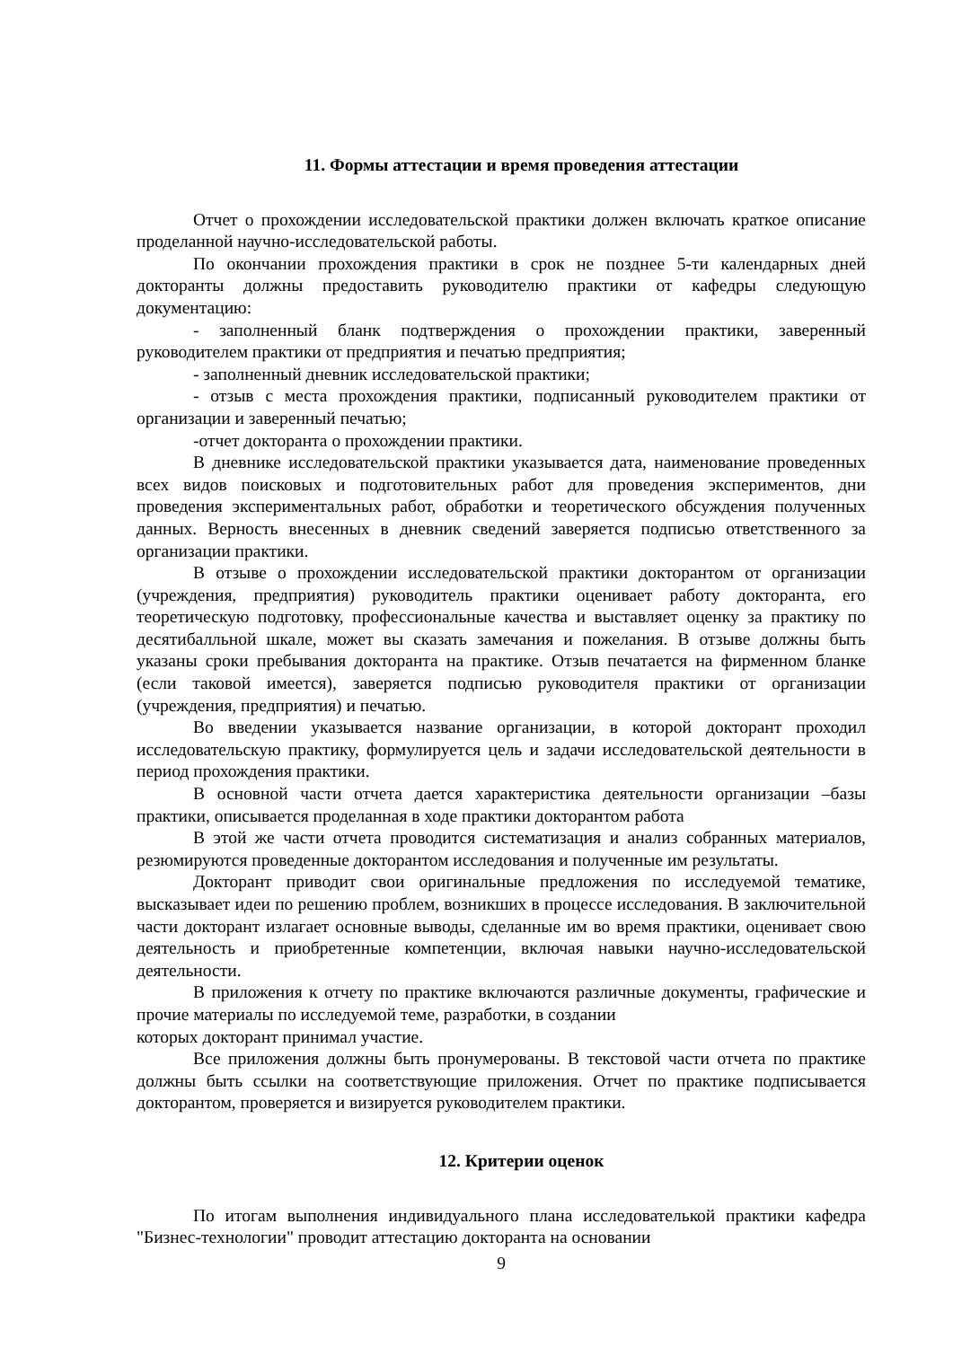11. Формы аттестации и время проведения аттестации
Отчет о прохождении исследовательской практики должен включать краткое описание проделанной научно-исследовательской работы.
По окончании прохождения практики в срок не позднее 5-ти календарных дней докторанты должны предоставить руководителю практики от кафедры следующую документацию:
- заполненный бланк подтверждения о прохождении практики, заверенный руководителем практики от предприятия и печатью предприятия;
- заполненный дневник исследовательской практики;
- отзыв с места прохождения практики, подписанный руководителем практики от организации и заверенный печатью;
-отчет докторанта о прохождении практики.
В дневнике исследовательской практики указывается дата, наименование проведенных всех видов поисковых и подготовительных работ для проведения экспериментов, дни проведения экспериментальных работ, обработки и теоретического обсуждения полученных данных. Верность внесенных в дневник сведений заверяется подписью ответственного за организации практики.
В отзыве о прохождении исследовательской практики докторантом от организации (учреждения, предприятия) руководитель практики оценивает работу докторанта, его теоретическую подготовку, профессиональные качества и выставляет оценку за практику по десятибалльной шкале, может вы сказать замечания и пожелания. В отзыве должны быть указаны сроки пребывания докторанта на практике. Отзыв печатается на фирменном бланке (если таковой имеется), заверяется подписью руководителя практики от организации (учреждения, предприятия) и печатью.
Во введении указывается название организации, в которой докторант проходил исследовательскую практику, формулируется цель и задачи исследовательской деятельности в период прохождения практики.
В основной части отчета дается характеристика деятельности организации –базы практики, описывается проделанная в ходе практики докторантом работа
В этой же части отчета проводится систематизация и анализ собранных материалов, резюмируются проведенные докторантом исследования и полученные им результаты.
Докторант приводит свои оригинальные предложения по исследуемой тематике, высказывает идеи по решению проблем, возникших в процессе исследования. В заключительной части докторант излагает основные выводы, сделанные им во время практики, оценивает свою деятельность и приобретенные компетенции, включая навыки научно-исследовательской деятельности.
В приложения к отчету по практике включаются различные документы, графические и прочие материалы по исследуемой теме, разработки, в создании
которых докторант принимал участие.
Все приложения должны быть пронумерованы. В текстовой части отчета по практике должны быть ссылки на соответствующие приложения. Отчет по практике подписывается докторантом, проверяется и визируется руководителем практики.
12. Критерии оценок
По итогам выполнения индивидуального плана исследователькой практики кафедра "Бизнес-технологии" проводит аттестацию докторанта на основании
9